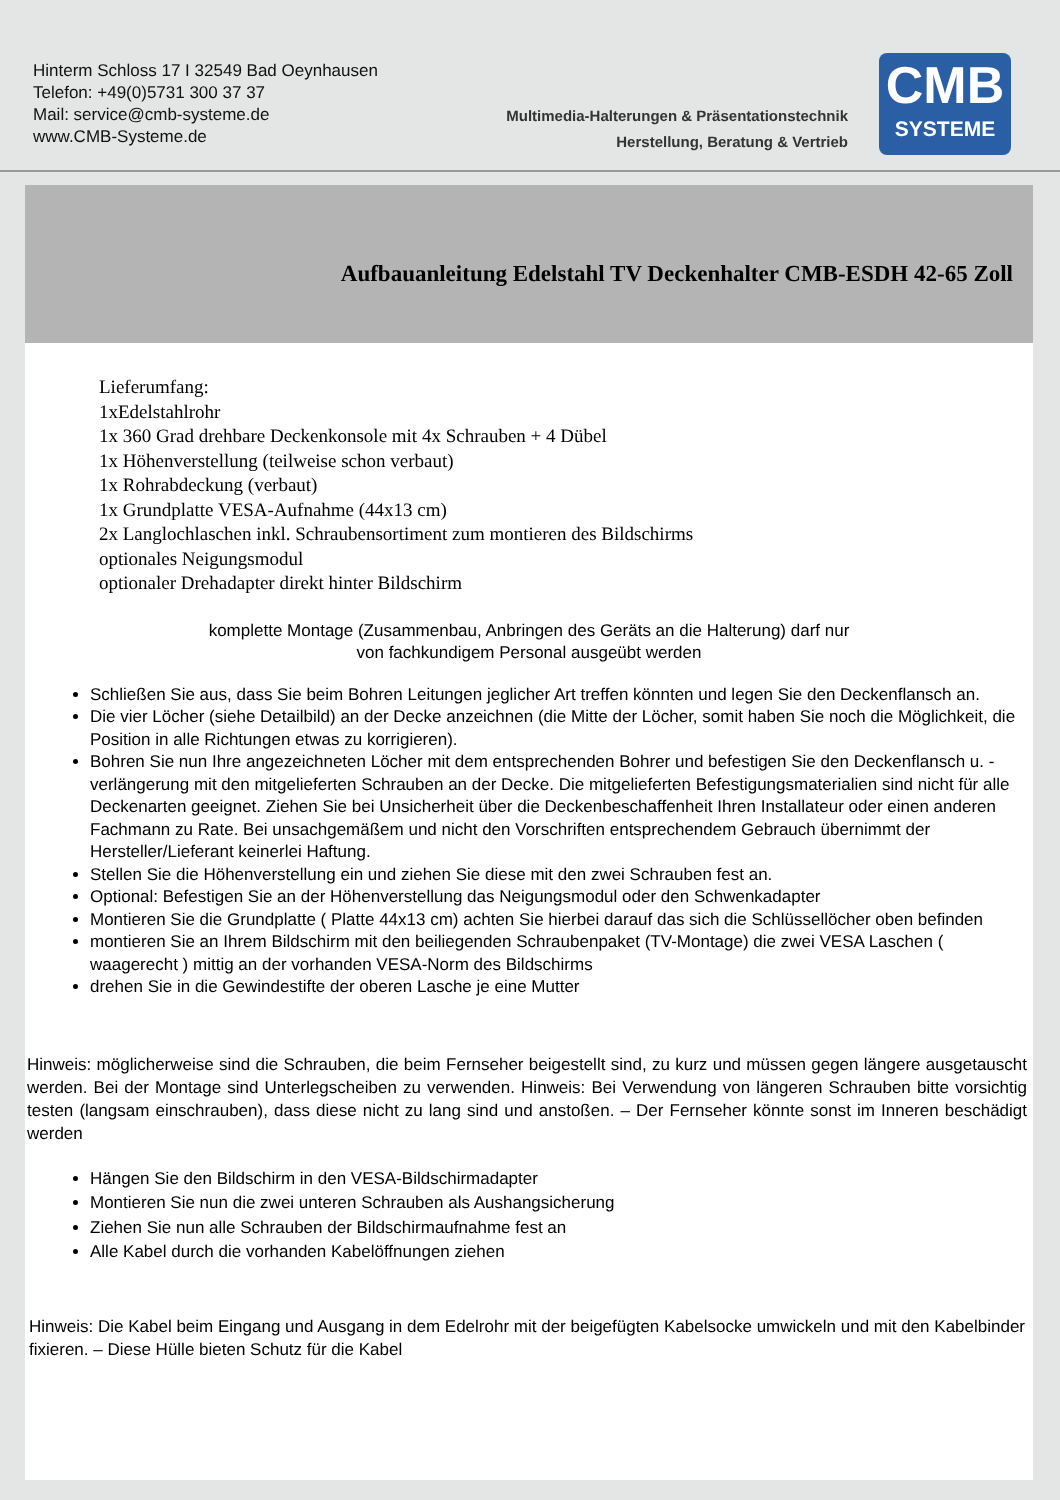Hinterm Schloss 17 I 32549 Bad Oeynhausen
Telefon: +49(0)5731 300 37 37
Mail: service@cmb-systeme.de
www.CMB-Systeme.de
Multimedia-Halterungen & Präsentationstechnik
Herstellung, Beratung & Vertrieb
CMB
SYSTEME
Aufbauanleitung Edelstahl TV Deckenhalter CMB-ESDH 42-65 Zoll
Lieferumfang:
1xEdelstahlrohr
1x 360 Grad drehbare Deckenkonsole mit 4x Schrauben + 4 Dübel
1x Höhenverstellung (teilweise schon verbaut)
1x Rohrabdeckung (verbaut)
1x Grundplatte VESA-Aufnahme (44x13 cm)
2x Langlochlaschen inkl. Schraubensortiment zum montieren des Bildschirms
optionales Neigungsmodul
optionaler Drehadapter direkt hinter Bildschirm
komplette Montage (Zusammenbau, Anbringen des Geräts an die Halterung) darf nur
von fachkundigem Personal ausgeübt werden
Schließen Sie aus, dass Sie beim Bohren Leitungen jeglicher Art treffen könnten und legen Sie den Deckenflansch an.
Die vier Löcher (siehe Detailbild) an der Decke anzeichnen (die Mitte der Löcher, somit haben Sie noch die Möglichkeit, die Position in alle Richtungen etwas zu korrigieren).
Bohren Sie nun Ihre angezeichneten Löcher mit dem entsprechenden Bohrer und befestigen Sie den Deckenflansch u. -verlängerung mit den mitgelieferten Schrauben an der Decke. Die mitgelieferten Befestigungsmaterialien sind nicht für alle Deckenarten geeignet. Ziehen Sie bei Unsicherheit über die Deckenbeschaffenheit Ihren Installateur oder einen anderen Fachmann zu Rate. Bei unsachgemäßem und nicht den Vorschriften entsprechendem Gebrauch übernimmt der Hersteller/Lieferant keinerlei Haftung.
Stellen Sie die Höhenverstellung ein und ziehen Sie diese mit den zwei Schrauben fest an.
Optional: Befestigen Sie an der Höhenverstellung das Neigungsmodul oder den Schwenkadapter
Montieren Sie die Grundplatte ( Platte 44x13 cm) achten Sie hierbei darauf das sich die Schlüssellöcher oben befinden
montieren Sie an Ihrem Bildschirm mit den beiliegenden Schraubenpaket (TV-Montage) die zwei VESA Laschen ( waagerecht ) mittig an der vorhanden VESA-Norm des Bildschirms
drehen Sie in die Gewindestifte der oberen Lasche je eine Mutter
Hinweis: möglicherweise sind die Schrauben, die beim Fernseher beigestellt sind, zu kurz und müssen gegen längere ausgetauscht werden. Bei der Montage sind Unterlegscheiben zu verwenden. Hinweis: Bei Verwendung von längeren Schrauben bitte vorsichtig testen (langsam einschrauben), dass diese nicht zu lang sind und anstoßen. – Der Fernseher könnte sonst im Inneren beschädigt werden
Hängen Sie den Bildschirm in den VESA-Bildschirmadapter
Montieren Sie nun die zwei unteren Schrauben als Aushangsicherung
Ziehen Sie nun alle Schrauben der Bildschirmaufnahme fest an
Alle Kabel durch die vorhanden Kabelöffnungen ziehen
Hinweis: Die Kabel beim Eingang und Ausgang in dem Edelrohr mit der beigefügten Kabelsocke umwickeln und mit den Kabelbinder fixieren. – Diese Hülle bieten Schutz für die Kabel